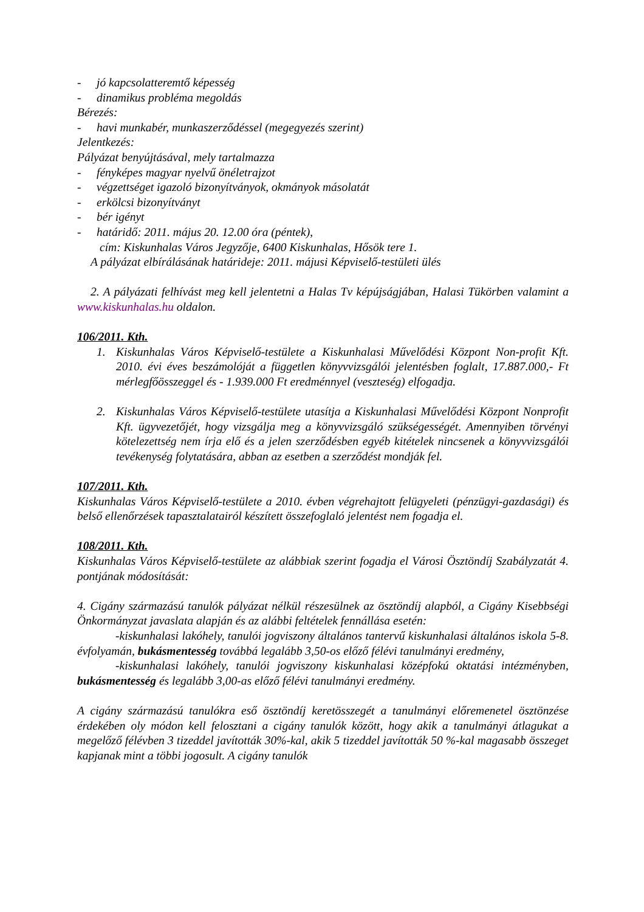- jó kapcsolatteremtő képesség
- dinamikus probléma megoldás
Bérezés:
- havi munkabér, munkaszerződéssel (megegyezés szerint)
Jelentkezés:
Pályázat benyújtásával, mely tartalmazza
- fényképes magyar nyelvű önéletrajzot
- végzettséget igazoló bizonyítványok, okmányok másolatát
- erkölcsi bizonyítványt
- bér igényt
- határidő: 2011. május 20. 12.00 óra (péntek),
cím: Kiskunhalas Város Jegyzője, 6400 Kiskunhalas, Hősök tere 1.
A pályázat elbírálásának határideje: 2011. májusi Képviselő-testületi ülés
2. A pályázati felhívást meg kell jelentetni a Halas Tv képújságjában, Halasi Tükörben valamint a www.kiskunhalas.hu oldalon.
106/2011. Kth.
1. Kiskunhalas Város Képviselő-testülete a Kiskunhalasi Művelődési Központ Non-profit Kft. 2010. évi éves beszámolóját a független könyvvizsgálói jelentésben foglalt, 17.887.000,- Ft mérlegfőösszeggel és - 1.939.000 Ft eredménnyel (veszteség) elfogadja.
2. Kiskunhalas Város Képviselő-testülete utasítja a Kiskunhalasi Művelődési Központ Nonprofit Kft. ügyvezetőjét, hogy vizsgálja meg a könyvvizsgáló szükségességét. Amennyiben törvényi kötelezettség nem írja elő és a jelen szerződésben egyéb kitételek nincsenek a könyvvizsgálói tevékenység folytatására, abban az esetben a szerződést mondják fel.
107/2011. Kth.
Kiskunhalas Város Képviselő-testülete a 2010. évben végrehajtott felügyeleti (pénzügyi-gazdasági) és belső ellenőrzések tapasztalatairól készített összefoglaló jelentést nem fogadja el.
108/2011. Kth.
Kiskunhalas Város Képviselő-testülete az alábbiak szerint fogadja el Városi Ösztöndíj Szabályzatát 4. pontjának módosítását:
4. Cigány származású tanulók pályázat nélkül részesülnek az ösztöndíj alapból, a Cigány Kisebbségi Önkormányzat javaslata alapján és az alábbi feltételek fennállása esetén:
-kiskunhalasi lakóhely, tanulói jogviszony általános tantervű kiskunhalasi általános iskola 5-8. évfolyamán, bukásmentesség továbbá legalább 3,50-os előző félévi tanulmányi eredmény,
-kiskunhalasi lakóhely, tanulói jogviszony kiskunhalasi középfokú oktatási intézményben, bukásmentesség és legalább 3,00-as előző félévi tanulmányi eredmény.
A cigány származású tanulókra eső ösztöndíj keretösszegét a tanulmányi előremenetel ösztönzése érdekében oly módon kell felosztani a cigány tanulók között, hogy akik a tanulmányi átlagukat a megelőző félévben 3 tizeddel javították 30%-kal, akik 5 tizeddel javították 50 %-kal magasabb összeget kapjanak mint a többi jogosult. A cigány tanulók